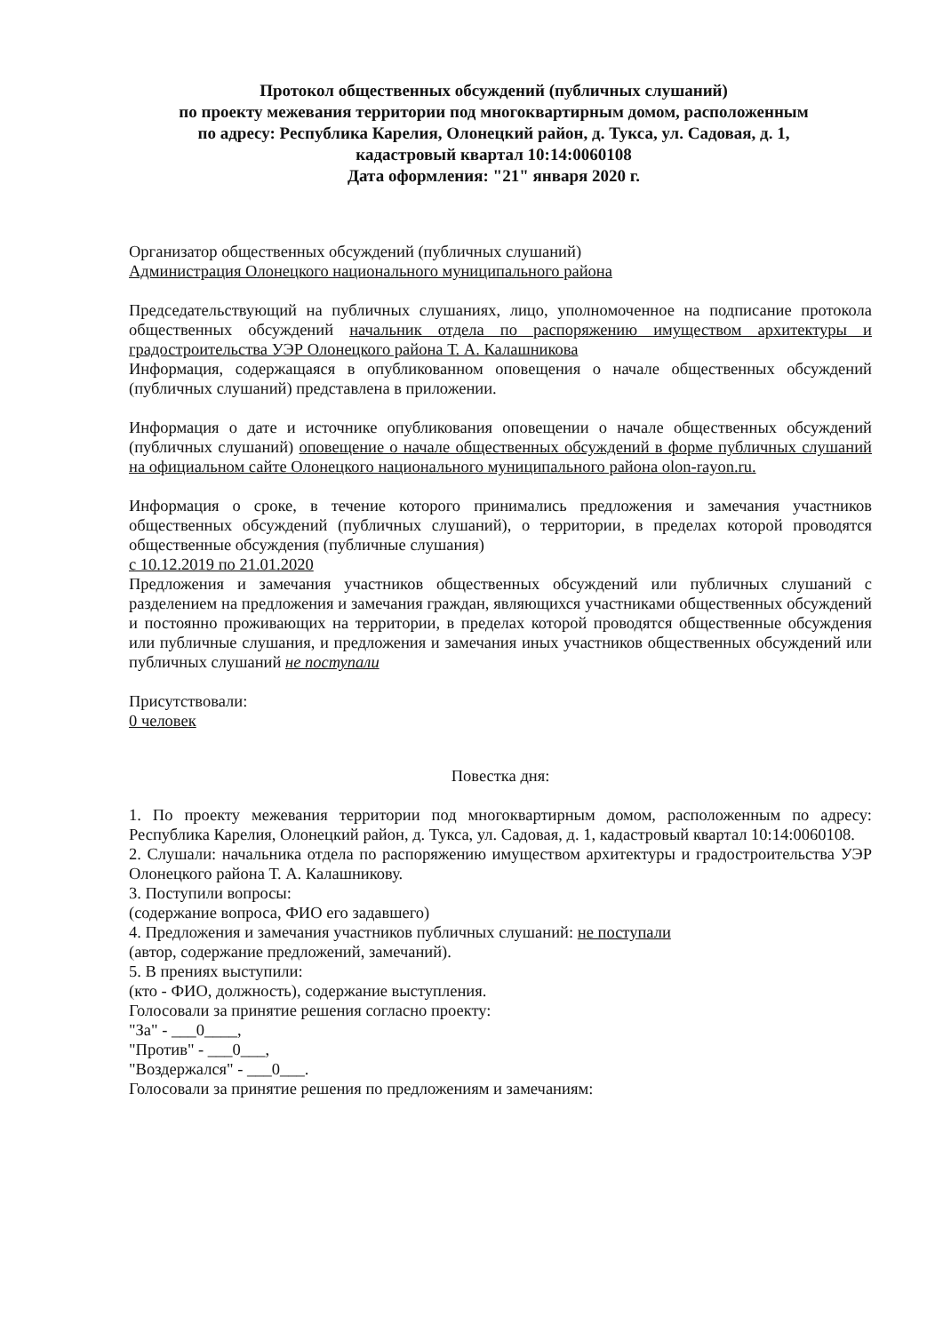Протокол общественных обсуждений (публичных слушаний)
по проекту межевания территории под многоквартирным домом, расположенным
по адресу: Республика Карелия, Олонецкий район, д. Тукса, ул. Садовая, д. 1,
кадастровый квартал 10:14:0060108
Дата оформления: "21" января 2020 г.
Организатор общественных обсуждений (публичных слушаний)
Администрация Олонецкого национального муниципального района
Председательствующий на публичных слушаниях, лицо, уполномоченное на подписание протокола общественных обсуждений начальник отдела по распоряжению имуществом архитектуры и градостроительства УЭР Олонецкого района Т. А. Калашникова
Информация, содержащаяся в опубликованном оповещения о начале общественных обсуждений (публичных слушаний) представлена в приложении.
Информация о дате и источнике опубликования оповещении о начале общественных обсуждений (публичных слушаний) оповещение о начале общественных обсуждений в форме публичных слушаний на официальном сайте Олонецкого национального муниципального района olon-rayon.ru.
Информация о сроке, в течение которого принимались предложения и замечания участников общественных обсуждений (публичных слушаний), о территории, в пределах которой проводятся общественные обсуждения (публичные слушания)
с 10.12.2019 по 21.01.2020
Предложения и замечания участников общественных обсуждений или публичных слушаний с разделением на предложения и замечания граждан, являющихся участниками общественных обсуждений и постоянно проживающих на территории, в пределах которой проводятся общественные обсуждения или публичные слушания, и предложения и замечания иных участников общественных обсуждений или публичных слушаний не поступали
Присутствовали:
0 человек
Повестка дня:
1. По проекту межевания территории под многоквартирным домом, расположенным по адресу: Республика Карелия, Олонецкий район, д. Тукса, ул. Садовая, д. 1, кадастровый квартал 10:14:0060108.
2. Слушали: начальника отдела по распоряжению имуществом архитектуры и градостроительства УЭР Олонецкого района Т. А. Калашникову.
3. Поступили вопросы:
(содержание вопроса, ФИО его задавшего)
4. Предложения и замечания участников публичных слушаний: не поступали
(автор, содержание предложений, замечаний).
5. В прениях выступили:
(кто - ФИО, должность), содержание выступления.
Голосовали за принятие решения согласно проекту:
"За" - ___0____,
"Против" - ___0___,
"Воздержался" - ___0___.
Голосовали за принятие решения по предложениям и замечаниям: